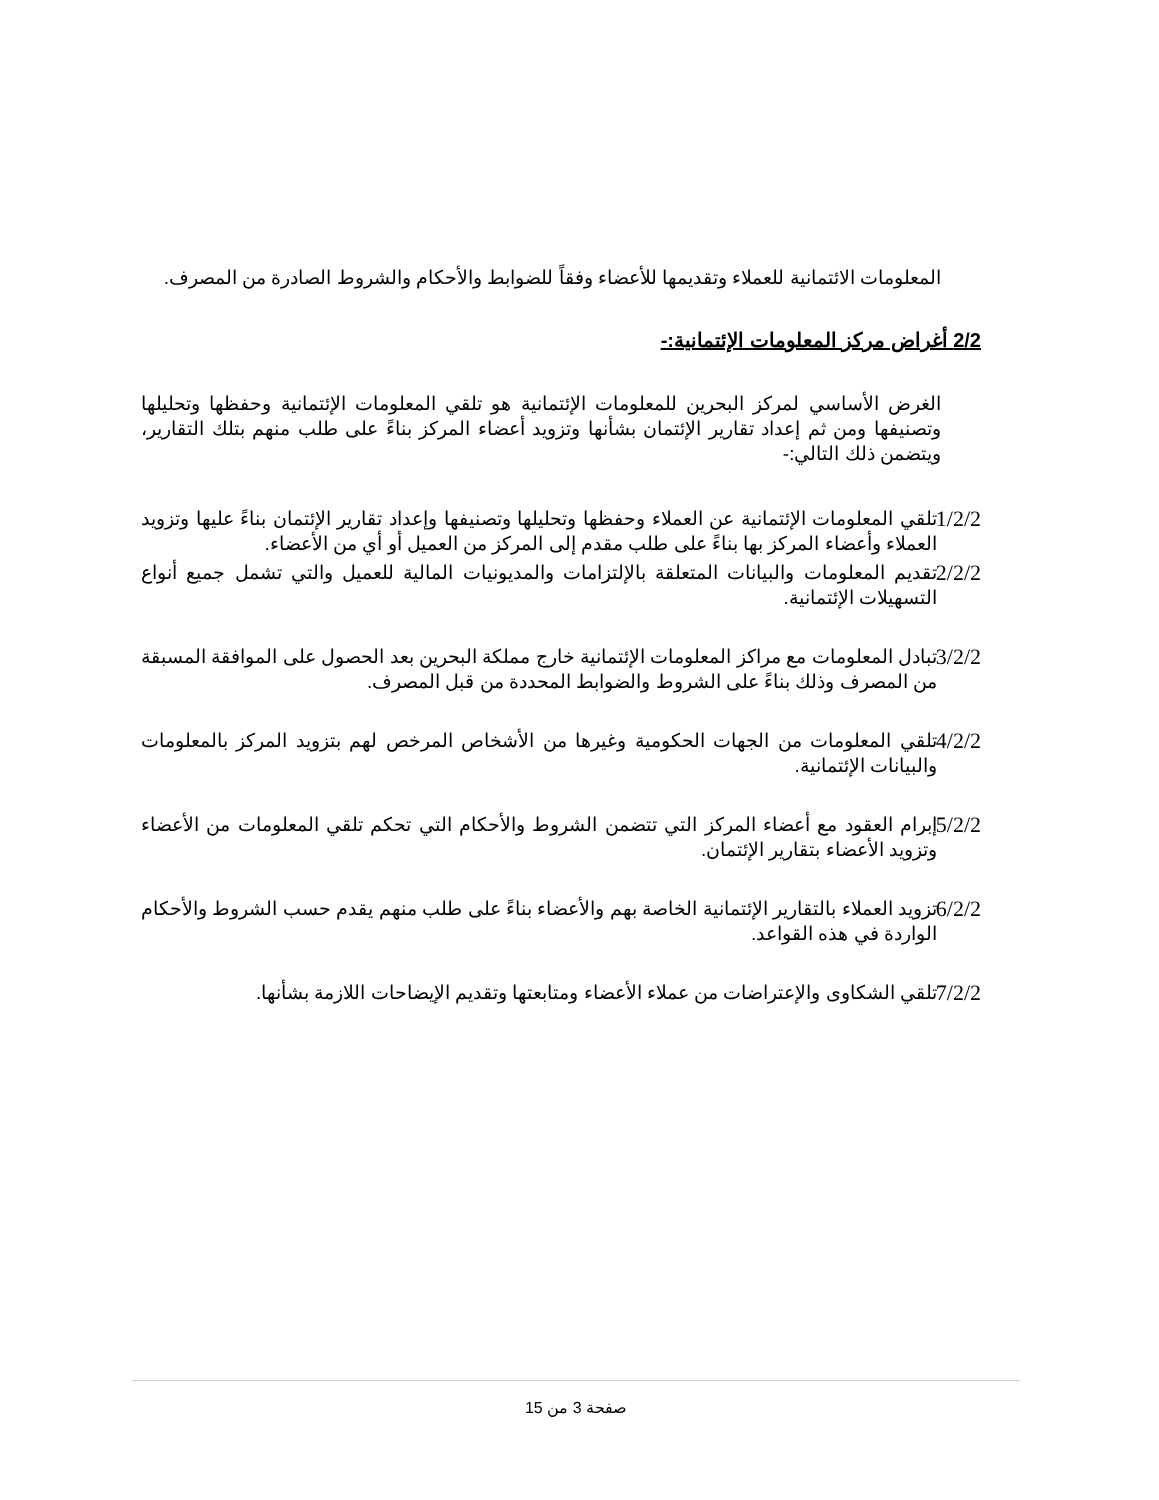المعلومات الائتمانية للعملاء وتقديمها للأعضاء وفقاً للضوابط والأحكام والشروط الصادرة من المصرف.
2/2 أغراض مركز المعلومات الإئتمانية:-
الغرض الأساسي لمركز البحرين للمعلومات الإئتمانية هو تلقي المعلومات الإئتمانية وحفظها وتحليلها وتصنيفها ومن ثم إعداد تقارير الإئتمان بشأنها وتزويد أعضاء المركز بناءً على طلب منهم بتلك التقارير، ويتضمن ذلك التالي:-
1/2/2
تلقي المعلومات الإئتمانية عن العملاء وحفظها وتحليلها وتصنيفها وإعداد تقارير الإئتمان بناءً عليها وتزويد العملاء وأعضاء المركز بها بناءً على طلب مقدم إلى المركز من العميل أو أي من الأعضاء.
2/2/2
تقديم المعلومات والبيانات المتعلقة بالإلتزامات والمديونيات المالية للعميل والتي تشمل جميع أنواع التسهيلات الإئتمانية.
3/2/2
تبادل المعلومات مع مراكز المعلومات الإئتمانية خارج مملكة البحرين بعد الحصول على الموافقة المسبقة من المصرف وذلك بناءً على الشروط والضوابط المحددة من قبل المصرف.
4/2/2
تلقي المعلومات من الجهات الحكومية وغيرها من الأشخاص المرخص لهم بتزويد المركز بالمعلومات والبيانات الإئتمانية.
5/2/2
إبرام العقود مع أعضاء المركز التي تتضمن الشروط والأحكام التي تحكم تلقي المعلومات من الأعضاء وتزويد الأعضاء بتقارير الإئتمان.
6/2/2
تزويد العملاء بالتقارير الإئتمانية الخاصة بهم والأعضاء بناءً على طلب منهم يقدم حسب الشروط والأحكام الواردة في هذه القواعد.
7/2/2
تلقي الشكاوى والإعتراضات من عملاء الأعضاء ومتابعتها وتقديم الإيضاحات اللازمة بشأنها.
صفحة 3 من 15